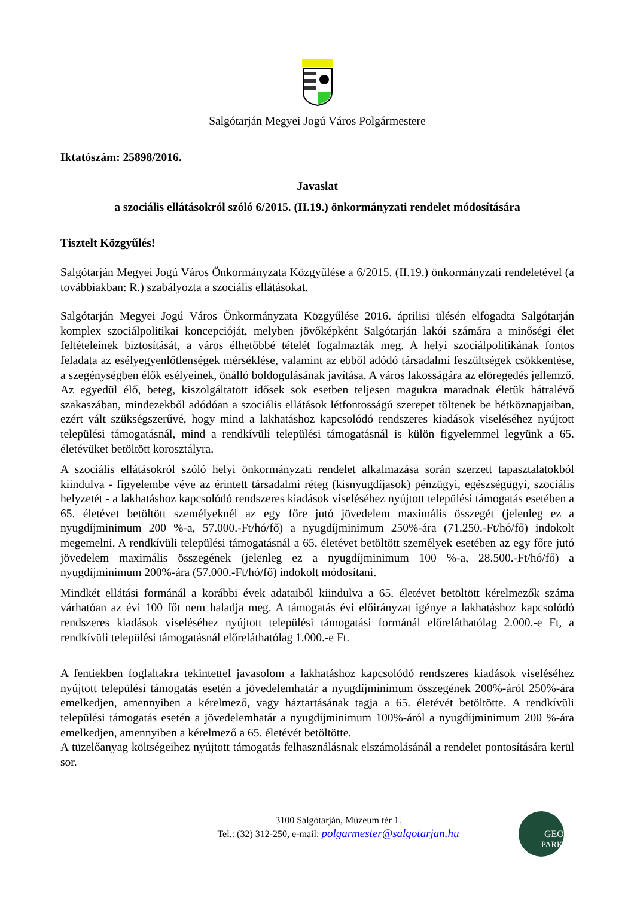Salgótarján Megyei Jogú Város Polgármestere
Iktatószám: 25898/2016.
Javaslat
a szociális ellátásokról szóló 6/2015. (II.19.) önkormányzati rendelet módosítására
Tisztelt Közgyűlés!
Salgótarján Megyei Jogú Város Önkormányzata Közgyűlése a 6/2015. (II.19.) önkormányzati rendeletével (a továbbiakban: R.) szabályozta a szociális ellátásokat.
Salgótarján Megyei Jogú Város Önkormányzata Közgyűlése 2016. áprilisi ülésén elfogadta Salgótarján komplex szociálpolitikai koncepcióját, melyben jövőképként Salgótarján lakói számára a minőségi élet feltételeinek biztosítását, a város élhetőbbé tételét fogalmazták meg. A helyi szociálpolitikának fontos feladata az esélyegyenlőtlenségek mérséklése, valamint az ebből adódó társadalmi feszültségek csökkentése, a szegénységben élők esélyeinek, önálló boldogulásának javítása. A város lakosságára az elöregedés jellemző. Az egyedül élő, beteg, kiszolgáltatott idősek sok esetben teljesen magukra maradnak életük hátralévő szakaszában, mindezekből adódóan a szociális ellátások létfontosságú szerepet töltenek be hétköznapjaiban, ezért vált szükségszerűvé, hogy mind a lakhatáshoz kapcsolódó rendszeres kiadások viseléséhez nyújtott települési támogatásnál, mind a rendkívüli települési támogatásnál is külön figyelemmel legyünk a 65. életévüket betöltött korosztályra.
A szociális ellátásokról szóló helyi önkormányzati rendelet alkalmazása során szerzett tapasztalatokból kiindulva - figyelembe véve az érintett társadalmi réteg (kisnyugdíjasok) pénzügyi, egészségügyi, szociális helyzetét - a lakhatáshoz kapcsolódó rendszeres kiadások viseléséhez nyújtott települési támogatás esetében a 65. életévet betöltött személyeknél az egy főre jutó jövedelem maximális összegét (jelenleg ez a nyugdíjminimum 200 %-a, 57.000.-Ft/hó/fő) a nyugdíjminimum 250%-ára (71.250.-Ft/hó/fő) indokolt megemelni. A rendkívüli települési támogatásnál a 65. életévet betöltött személyek esetében az egy főre jutó jövedelem maximális összegének (jelenleg ez a nyugdíjminimum 100 %-a, 28.500.-Ft/hó/fő) a nyugdíjminimum 200%-ára (57.000.-Ft/hó/fő) indokolt módosítani.
Mindkét ellátási formánál a korábbi évek adataiból kiindulva a 65. életévet betöltött kérelmezők száma várhatóan az évi 100 főt nem haladja meg. A támogatás évi előirányzat igénye a lakhatáshoz kapcsolódó rendszeres kiadások viseléséhez nyújtott települési támogatási formánál előreláthatólag 2.000.-e Ft, a rendkívüli települési támogatásnál előreláthatólag 1.000.-e Ft.
A fentiekben foglaltakra tekintettel javasolom a lakhatáshoz kapcsolódó rendszeres kiadások viseléséhez nyújtott települési támogatás esetén a jövedelemhatár a nyugdíjminimum összegének 200%-áról 250%-ára emelkedjen, amennyiben a kérelmező, vagy háztartásának tagja a 65. életévét betöltötte. A rendkívüli települési támogatás esetén a jövedelemhatár a nyugdíjminimum 100%-áról a nyugdíjminimum 200 %-ára emelkedjen, amennyiben a kérelmező a 65. életévét betöltötte.
A tüzelőanyag költségeihez nyújtott támogatás felhasználásnak elszámolásánál a rendelet pontosítására kerül sor.
3100 Salgótarján, Múzeum tér 1.
Tel.: (32) 312-250, e-mail: polgarmester@salgotarjan.hu
GEO
PARK